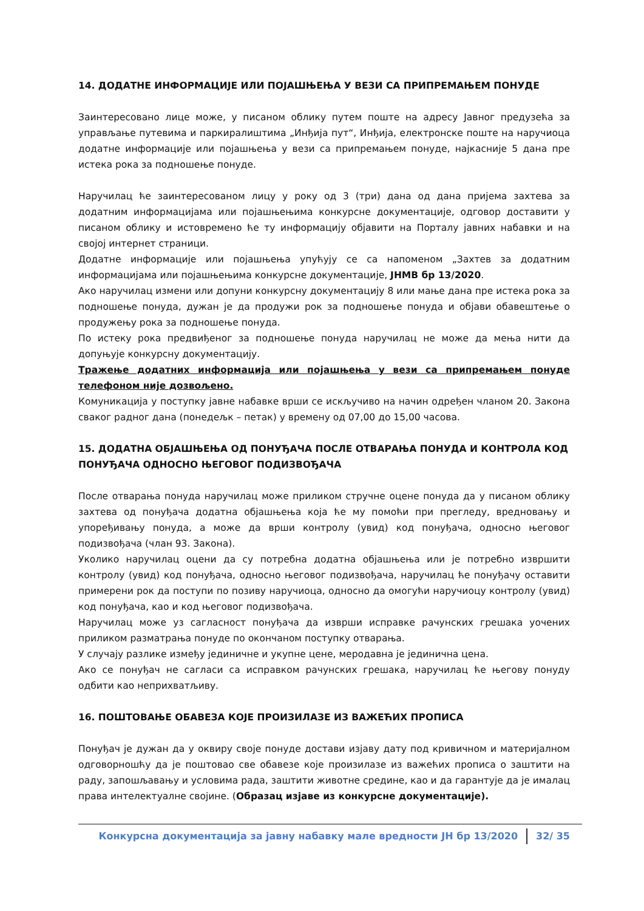14. ДОДАТНЕ ИНФОРМАЦИЈЕ ИЛИ ПОЈАШЊЕЊА У ВЕЗИ СА ПРИПРЕМАЊЕМ ПОНУДЕ
Заинтересовано лице може, у писаном облику путем поште на адресу Јавног предузећа за управљање путевима и паркиралиштима „Инђија пут“, Инђија, електронске поште на наручиоца додатне информације или појашњења у вези са припремањем понуде, најкасније 5 дана пре истека рока за подношење понуде.
Наручилац ће заинтересованом лицу у року од 3 (три) дана од дана пријема захтева за додатним информацијама или појашњењима конкурсне документације, одговор доставити у писаном облику и истовремено ће ту информацију објавити на Порталу јавних набавки и на својој интернет страници.
Додатне информације или појашњења упућују се са напоменом „Захтев за додатним информацијама или појашњењима конкурсне документације, ЈНМВ бр 13/2020.
Ако наручилац измени или допуни конкурсну документацију 8 или мање дана пре истека рока за подношење понуда, дужан је да продужи рок за подношење понуда и објави обавештење о продужењу рока за подношење понуда.
По истеку рока предвиђеног за подношење понуда наручилац не може да мења нити да допуњује конкурсну документацију.
Тражење додатних информација или појашњења у вези са припремањем понуде телефоном није дозвољено.
Комуникација у поступку јавне набавке врши се искључиво на начин одређен чланом 20. Закона сваког радног дана (понедељк – петак) у времену од 07,00 до 15,00 часова.
15. ДОДАТНА ОБЈАШЊЕЊА ОД ПОНУЂАЧА ПОСЛЕ ОТВАРАЊА ПОНУДА И КОНТРОЛА КОД ПОНУЂАЧА ОДНОСНО ЊЕГОВОГ ПОДИЗВОЂАЧА
После отварања понуда наручилац може приликом стручне оцене понуда да у писаном облику захтева од понуђача додатна објашњења која ће му помоћи при прегледу, вредновању и упоређивању понуда, а може да врши контролу (увид) код понуђача, односно његовог подизвођача (члан 93. Закона).
Уколико наручилац оцени да су потребна додатна објашњења или је потребно извршити контролу (увид) код понуђача, односно његовог подизвођача, наручилац ће понуђачу оставити примерени рок да поступи по позиву наручиоца, односно да омогући наручиоцу контролу (увид) код понуђача, као и код његовог подизвођача.
Наручилац може уз сагласност понуђача да изврши исправке рачунских грешака уочених приликом разматрања понуде по окончаном поступку отварања.
У случају разлике између јединичне и укупне цене, меродавна је јединична цена.
Ако се понуђач не сагласи са исправком рачунских грешака, наручилац ће његову понуду одбити као неприхватљиву.
16. ПОШТОВАЊЕ ОБАВЕЗА КОЈЕ ПРОИЗИЛАЗЕ ИЗ ВАЖЕЋИХ ПРОПИСА
Понуђач је дужан да у оквиру своје понуде достави изјаву дату под кривичном и материјалном одговорношћу да је поштовао све обавезе које произилазе из важећих прописа о заштити на раду, запошљавању и условима рада, заштити животне средине, као и да гарантује да је ималац права интелектуалне својине. (Образац изјаве из конкурсне документације).
Конкурсна документација за јавну набавку мале вредности ЈН бр 13/2020 32/ 35